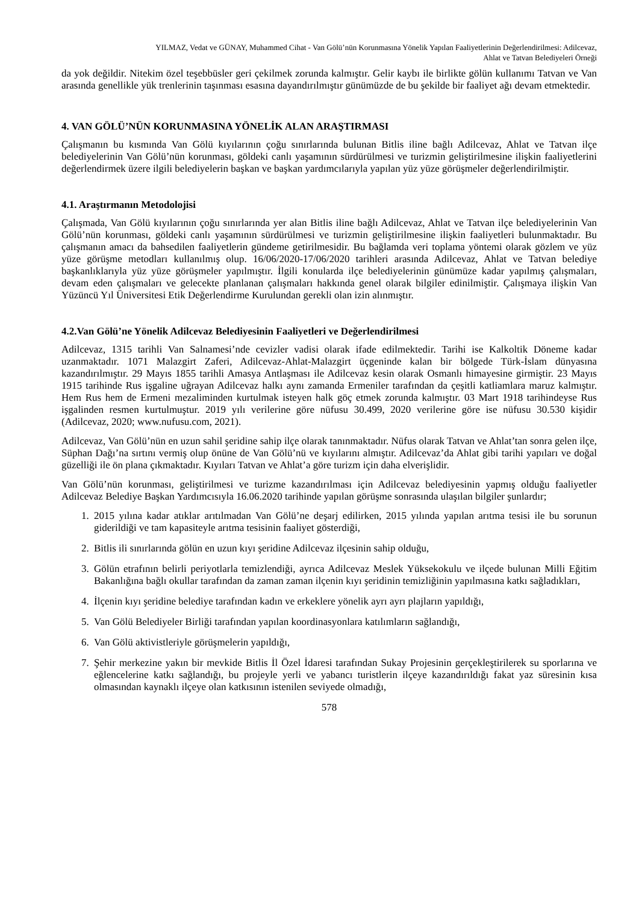YILMAZ, Vedat ve GÜNAY, Muhammed Cihat - Van Gölü’nün Korunmasına Yönelik Yapılan Faaliyetlerinin Değerlendirilmesi: Adilcevaz,
Ahlat ve Tatvan Belediyeleri Örneği
da yok değildir. Nitekim özel teşebbüsler geri çekilmek zorunda kalmıştır. Gelir kaybı ile birlikte gölün kullanımı Tatvan ve Van arasında genellikle yük trenlerinin taşınması esasına dayandırılmıştır günümüzde de bu şekilde bir faaliyet ağı devam etmektedir.
4. VAN GÖLÜ’NÜN KORUNMASINA YÖNELİK ALAN ARAŞTIRMASI
Çalışmanın bu kısmında Van Gölü kıyılarının çoğu sınırlarında bulunan Bitlis iline bağlı Adilcevaz, Ahlat ve Tatvan ilçe belediyelerinin Van Gölü’nün korunması, göldeki canlı yaşamının sürdürülmesi ve turizmin geliştirilmesine ilişkin faaliyetlerini değerlendirmek üzere ilgili belediyelerin başkan ve başkan yardımcılarıyla yapılan yüz yüze görüşmeler değerlendirilmiştir.
4.1. Araştırmanın Metodolojisi
Çalışmada, Van Gölü kıyılarının çoğu sınırlarında yer alan Bitlis iline bağlı Adilcevaz, Ahlat ve Tatvan ilçe belediyelerinin Van Gölü’nün korunması, göldeki canlı yaşamının sürdürülmesi ve turizmin geliştirilmesine ilişkin faaliyetleri bulunmaktadır. Bu çalışmanın amacı da bahsedilen faaliyetlerin gündeme getirilmesidir. Bu bağlamda veri toplama yöntemi olarak gözlem ve yüz yüze görüşme metodları kullanılmış olup. 16/06/2020-17/06/2020 tarihleri arasında Adilcevaz, Ahlat ve Tatvan belediye başkanlıklarıyla yüz yüze görüşmeler yapılmıştır. İlgili konularda ilçe belediyelerinin günümüze kadar yapılmış çalışmaları, devam eden çalışmaları ve gelecekte planlanan çalışmaları hakkında genel olarak bilgiler edinilmiştir. Çalışmaya ilişkin Van Yüzüncü Yıl Üniversitesi Etik Değerlendirme Kurulundan gerekli olan izin alınmıştır.
4.2.Van Gölü’ne Yönelik Adilcevaz Belediyesinin Faaliyetleri ve Değerlendirilmesi
Adilcevaz, 1315 tarihli Van Salnamesi’nde cevizler vadisi olarak ifade edilmektedir. Tarihi ise Kalkoltik Döneme kadar uzanmaktadır. 1071 Malazgirt Zaferi, Adilcevaz-Ahlat-Malazgirt üçgeninde kalan bir bölgede Türk-İslam dünyasına kazandırılmıştır. 29 Mayıs 1855 tarihli Amasya Antlaşması ile Adilcevaz kesin olarak Osmanlı himayesine girmiştir. 23 Mayıs 1915 tarihinde Rus işgaline uğrayan Adilcevaz halkı aynı zamanda Ermeniler tarafından da çeşitli katliamlara maruz kalmıştır. Hem Rus hem de Ermeni mezaliminden kurtulmak isteyen halk göç etmek zorunda kalmıştır. 03 Mart 1918 tarihindeyse Rus işgalinden resmen kurtulmuştur. 2019 yılı verilerine göre nüfusu 30.499, 2020 verilerine göre ise nüfusu 30.530 kişidir (Adilcevaz, 2020; www.nufusu.com, 2021).
Adilcevaz, Van Gölü’nün en uzun sahil şeridine sahip ilçe olarak tanınmaktadır. Nüfus olarak Tatvan ve Ahlat’tan sonra gelen ilçe, Süphan Dağı’na sırtını vermiş olup önüne de Van Gölü’nü ve kıyılarını almıştır. Adilcevaz’da Ahlat gibi tarihi yapıları ve doğal güzelliği ile ön plana çıkmaktadır. Kıyıları Tatvan ve Ahlat’a göre turizm için daha elverişlidir.
Van Gölü’nün korunması, geliştirilmesi ve turizme kazandırılması için Adilcevaz belediyesinin yapmış olduğu faaliyetler Adilcevaz Belediye Başkan Yardımcısıyla 16.06.2020 tarihinde yapılan görüşme sonrasında ulaşılan bilgiler şunlardır;
1. 2015 yılına kadar atıklar arıtılmadan Van Gölü’ne deşarj edilirken, 2015 yılında yapılan arıtma tesisi ile bu sorunun giderildiği ve tam kapasiteyle arıtma tesisinin faaliyet gösterdiği,
2. Bitlis ili sınırlarında gölün en uzun kıyı şeridine Adilcevaz ilçesinin sahip olduğu,
3. Gölün etrafının belirli periyotlarla temizlendiği, ayrıca Adilcevaz Meslek Yüksekokulu ve ilçede bulunan Milli Eğitim Bakanlığına bağlı okullar tarafından da zaman zaman ilçenin kıyı şeridinin temizliğinin yapılmasına katkı sağladıkları,
4. İlçenin kıyı şeridine belediye tarafından kadın ve erkeklere yönelik ayrı ayrı plajların yapıldığı,
5. Van Gölü Belediyeler Birliği tarafından yapılan koordinasyonlara katılımların sağlandığı,
6. Van Gölü aktivistleriyle görüşmelerin yapıldığı,
7. Şehir merkezine yakın bir mevkide Bitlis İl Özel İdaresi tarafından Sukay Projesinin gerçekleştirilerek su sporlarına ve eğlencelerine katkı sağlandığı, bu projeyle yerli ve yabancı turistlerin ilçeye kazandırıldığı fakat yaz süresinin kısa olmasından kaynaklı ilçeye olan katkısının istenilen seviyede olmadığı,
578